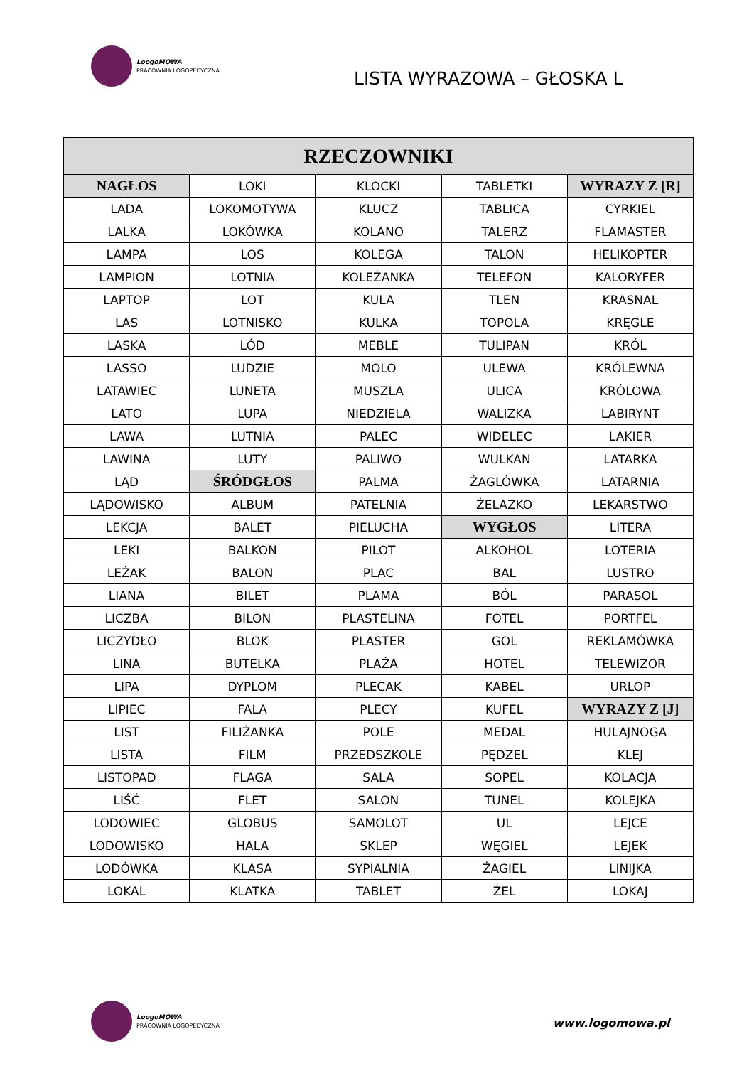LoogoMOWA
PRACOWNIA LOGOPEDYCZNA
LISTA WYRAZOWA – GŁOSKA L
| RZECZOWNIKI | | | | |
| --- | --- | --- | --- | --- |
| NAGŁOS | LOKI | KLOCKI | TABLETKI | WYRAZY Z [R] |
| LADA | LOKOMOTYWA | KLUCZ | TABLICA | CYRKIEL |
| LALKA | LOKÓWKA | KOLANO | TALERZ | FLAMASTER |
| LAMPA | LOS | KOLEGA | TALON | HELIKOPTER |
| LAMPION | LOTNIA | KOLEŻANKA | TELEFON | KALORYFER |
| LAPTOP | LOT | KULA | TLEN | KRASNAL |
| LAS | LOTNISKO | KULKA | TOPOLA | KRĘGLE |
| LASKA | LÓD | MEBLE | TULIPAN | KRÓL |
| LASSO | LUDZIE | MOLO | ULEWA | KRÓLEWNA |
| LATAWIEC | LUNETA | MUSZLA | ULICA | KRÓLOWA |
| LATO | LUPA | NIEDZIELA | WALIZKA | LABIRYNT |
| LAWA | LUTNIA | PALEC | WIDELEC | LAKIER |
| LAWINA | LUTY | PALIWO | WULKAN | LATARKA |
| LĄD | ŚRÓDGŁOS | PALMA | ŻAGLÓWKA | LATARNIA |
| LĄDOWISKO | ALBUM | PATELNIA | ŻELAZKO | LEKARSTWO |
| LEKCJA | BALET | PIELUCHA | WYGŁOS | LITERA |
| LEKI | BALKON | PILOT | ALKOHOL | LOTERIA |
| LEŻAK | BALON | PLAC | BAL | LUSTRO |
| LIANA | BILET | PLAMA | BÓL | PARASOL |
| LICZBA | BILON | PLASTELINA | FOTEL | PORTFEL |
| LICZYDŁO | BLOK | PLASTER | GOL | REKLAMÓWKA |
| LINA | BUTELKA | PLAŻA | HOTEL | TELEWIZOR |
| LIPA | DYPLOM | PLECAK | KABEL | URLOP |
| LIPIEC | FALA | PLECY | KUFEL | WYRAZY Z [J] |
| LIST | FILIŻANKA | POLE | MEDAL | HULAJNOGA |
| LISTA | FILM | PRZEDSZKOLE | PĘDZEL | KLEJ |
| LISTOPAD | FLAGA | SALA | SOPEL | KOLACJA |
| LIŚĆ | FLET | SALON | TUNEL | KOLEJKA |
| LODOWIEC | GLOBUS | SAMOLOT | UL | LEJCE |
| LODOWISKO | HALA | SKLEP | WĘGIEL | LEJEK |
| LODÓWKA | KLASA | SYPIALNIA | ŻAGIEL | LINIJKA |
| LOKAL | KLATKA | TABLET | ŻEL | LOKAJ |
LoogoMOWA
PRACOWNIA LOGOPEDYCZNA
www.logomowa.pl